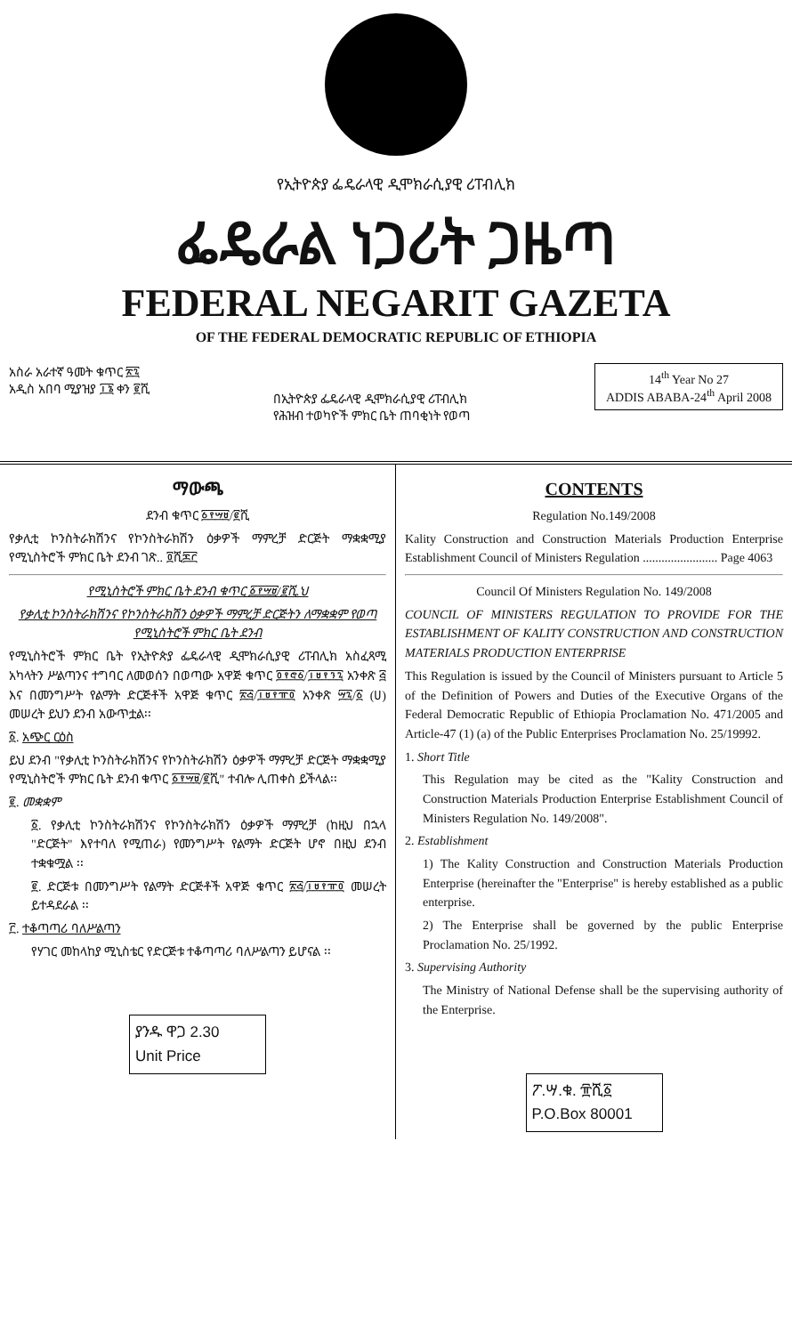የኢትዮጵያ ፌዴራላዊ ዲሞክራሲያዊ ሪፐብሊክ
ፌዴራል ነጋሪት ጋዜጣ
FEDERAL NEGARIT GAZETA
OF THE FEDERAL DEMOCRATIC REPUBLIC OF ETHIOPIA
አስራ አራተኛ ዓመት ቁጥር ፳፯
አዲስ አበባ ሚያዝያ ፲፮ ቀን ፪ሺ
በኢትዮጵያ ፌዴራላዊ ዲሞክራሲያዊ ሪፐብሊክ
የሕዝብ ተወካዮች ምክር ቤት ጠባቂነት የወጣ
14<sup>th</sup> Year No 27
ADDIS ABABA-24<sup>th</sup> April 2008
ማውጫ
ደንብ ቁጥር ፩፻፵፱/፪ሺ
የቃሊቲ ኮንስትራክሽንና የኮንስትራክሽን ዕቃዎች ማምረቻ ድርጅት ማቋቋሚያ የሚኒስትሮች ምክር ቤት ደንብ ገጽ.. ፬ሺ፷፫
የሚኒስትሮች ምክር ቤት ደንብ ቁጥር ፩፻፵፱/፪ሺ.ህ
የቃሊቲ ኮንስትራክሽንና የኮንስትራክሽን ዕቃዎች ማምረቻ ድርጅትን ለማቋቋም የወጣ የሚኒስትሮች ምክር ቤት ደንብ
የሚኒስትሮች ምክር ቤት የኢትዮጵያ ፌዴራላዊ ዲሞክራሲያዊ ሪፐብሊክ አስፈጻሚ አካላትን ሥልጣንና ተግባር ለመወሰን በወጣው አዋጅ ቁጥር ፬፻፸፩/፲፱፻፺፯ አንቀጽ ፭ እና በመንግሥት የልማት ድርጅቶች አዋጅ ቁጥር ፳፭/፲፱፻፹፬ አንቀጽ ፵፯/፩ (ሀ) መሠረት ይህን ደንብ አውጥቷል፡፡
፩. አጭር ርዕስ
ይህ ደንብ "የቃሊቲ ኮንስትራክሽንና የኮንስትራክሽን ዕቃዎች ማምረቻ ድርጅት ማቋቋሚያ የሚኒስትሮች ምክር ቤት ደንብ ቁጥር ፩፻፵፱/፪ሺ" ተብሎ ሊጠቀስ ይችላል፡፡
፪. መቋቋም
፩. የቃሊቲ ኮንስትራክሽንና የኮንስትራክሽን ዕቃዎች ማምረቻ (ከዚህ በኋላ "ድርጅት" እየተባለ የሚጠራ) የመንግሥት የልማት ድርጅት ሆኖ በዚህ ደንብ ተቋቁሟል ፡፡
፪. ድርጅቱ በመንግሥት የልማት ድርጅቶች አዋጅ ቁጥር ፳፭/፲፱፻፹፬ መሠረት ይተዳደራል ፡፡
፫. ተቆጣጣሪ ባለሥልጣን
የሃገር መከላከያ ሚኒስቴር የድርጅቱ ተቆጣጣሪ ባለሥልጣን ይሆናል ፡፡
ያንዱ ዋጋ 2.30
Unit Price
CONTENTS
Regulation No.149/2008
Kality Construction and Construction Materials Production Enterprise Establishment Council of Ministers Regulation ........................ Page 4063
Council Of Ministers Regulation No. 149/2008
COUNCIL OF MINISTERS REGULATION TO PROVIDE FOR THE ESTABLISHMENT OF KALITY CONSTRUCTION AND CONSTRUCTION MATERIALS PRODUCTION ENTERPRISE
This Regulation is issued by the Council of Ministers pursuant to Article 5 of the Definition of Powers and Duties of the Executive Organs of the Federal Democratic Republic of Ethiopia Proclamation No. 471/2005 and Article-47 (1) (a) of the Public Enterprises Proclamation No. 25/19992.
1. Short Title
This Regulation may be cited as the "Kality Construction and Construction Materials Production Enterprise Establishment Council of Ministers Regulation No. 149/2008".
2. Establishment
1) The Kality Construction and Construction Materials Production Enterprise (hereinafter the "Enterprise" is hereby established as a public enterprise.
2) The Enterprise shall be governed by the public Enterprise Proclamation No. 25/1992.
3. Supervising Authority
The Ministry of National Defense shall be the supervising authority of the Enterprise.
ፖ.ሣ.ቁ. ፹ሺ፩
P.O.Box 80001